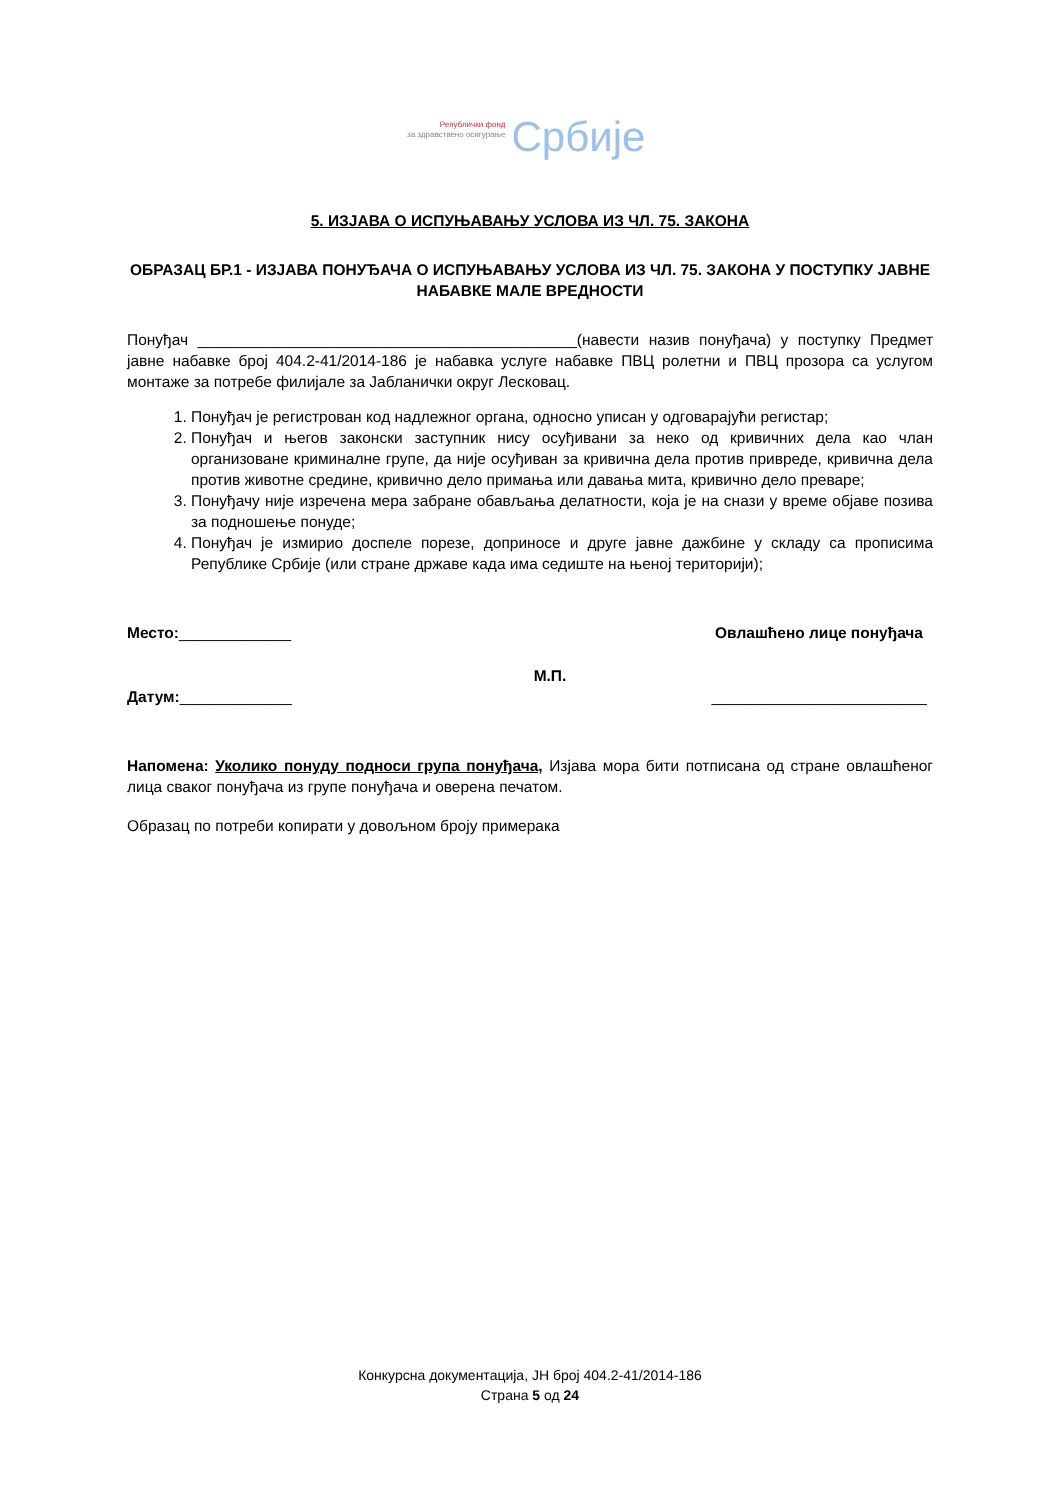Републички фонд
за здравствено осигурање
Србије
5. ИЗЈАВА О ИСПУЊАВАЊУ УСЛОВА ИЗ ЧЛ. 75. ЗАКОНА
ОБРАЗАЦ БР.1 - ИЗЈАВА ПОНУЂАЧА О ИСПУЊАВАЊУ УСЛОВА ИЗ ЧЛ. 75. ЗАКОНА У ПОСТУПКУ ЈАВНЕ НАБАВКЕ МАЛЕ ВРЕДНОСТИ
Понуђач ____________________________________________(навести назив понуђача) у поступку Предмет јавне набавке број 404.2-41/2014-186 је набавка услуге набавке ПВЦ ролетни и ПВЦ прозора са услугом монтаже за потребе филијале за Јабланички округ Лесковац.
1. Понуђач је регистрован код надлежног органа, односно уписан у одговарајући регистар;
2. Понуђач и његов законски заступник нису осуђивани за неко од кривичних дела као члан организоване криминалне групе, да није осуђиван за кривична дела против привреде, кривична дела против животне средине, кривично дело примања или давања мита, кривично дело преваре;
3. Понуђачу није изречена мера забране обављања делатности, која је на снази у време објаве позива за подношење понуде;
4. Понуђач је измирио доспеле порезе, доприносе и друге јавне дажбине у складу са прописима Републике Србије (или стране државе када има седиште на њеној територији);
Место:_____________ Овлашћено лице понуђача
М.П.
Датум:_____________ _________________________
Напомена: Уколико понуду подноси група понуђача, Изјава мора бити потписана од стране овлашћеног лица сваког понуђача из групе понуђача и оверена печатом.
Образац по потреби копирати у довољном броју примерака
Конкурсна документација, ЈН број 404.2-41/2014-186
Страна 5 од 24